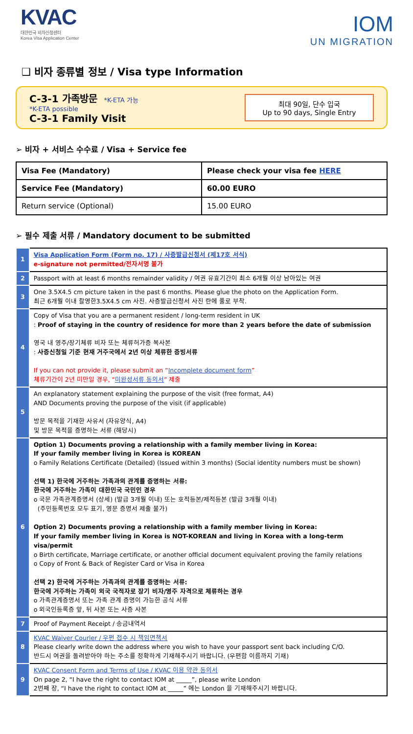KVAC
대한민국 비자신청센터
Korea Visa Application Center
IOM
UN MIGRATION
❑ 비자 종류별 정보 / Visa type Information
C-3-1 가족방문 *K-ETA 가능
*K-ETA possible
C-3-1 Family Visit
최대 90일, 단수 입국
Up to 90 days, Single Entry
➢ 비자 + 서비스 수수료 / Visa + Service fee
| Visa Fee (Mandatory) | Please check your visa fee HERE |
| Service Fee (Mandatory) | 60.00 EURO |
| Return service (Optional) | 15.00 EURO |
➢ 필수 제출 서류 / Mandatory document to be submitted
| 1 | Visa Application Form (Form no. 17) / 사증발급신청서 (제17호 서식) e-signature not permitted/전자서명 불가 |
| 2 | Passport with at least 6 months remainder validity / 여권 유효기간이 최소 6개월 이상 남아있는 여권 |
| 3 | One 3.5X4.5 cm picture taken in the past 6 months. Please glue the photo on the Application Form. 최근 6개월 이내 촬영한3.5X4.5 cm 사진. 사증발급신청서 사진 란에 풀로 부착. |
| 4 | Copy of Visa that you are a permanent resident / long-term resident in UK : Proof of staying in the country of residence for more than 2 years before the date of submission 영국 내 영주/장기체류 비자 또는 체류허가증 복사본 : 사증신청일 기준 현재 거주국에서 2년 이상 체류한 증빙서류 If you can not provide it, please submit an “ Incomplete document form ” 체류기간이 2년 미만일 경우, “ 미완성서류 동의서 ” 제출 |
| 5 | An explanatory statement explaining the purpose of the visit (free format, A4) AND Documents proving the purpose of the visit (if applicable) 방문 목적을 기재한 사유서 (자유양식, A4) 및 방문 목적을 증명하는 서류 (해당시) |
| 6 | Option 1) Documents proving a relationship with a family member living in Korea: If your family member living in Korea is KOREAN o Family Relations Certificate (Detailed) (Issued within 3 months) (Social identity numbers must be shown) 선택 1) 한국에 거주하는 가족과의 관계를 증명하는 서류: 한국에 거주하는 가족이 대한민국 국민인 경우 o 국문 가족관계증명서 (상세) (발급 3개월 이내) 또는 호적등본/제적등본 (발급 3개월 이내) (주민등록번호 모두 표기, 영문 증명서 제출 불가) Option 2) Documents proving a relationship with a family member living in Korea: If your family member living in Korea is NOT-KOREAN and living in Korea with a long-term visa/permit o Birth certificate, Marriage certificate, or another official document equivalent proving the family relations o Copy of Front & Back of Register Card or Visa in Korea 선택 2) 한국에 거주하는 가족과의 관계를 증명하는 서류: 한국에 거주하는 가족이 외국 국적자로 장기 비자/영주 자격으로 체류하는 경우 o 가족관계증명서 또는 가족 관계 증명이 가능한 공식 서류 o 외국인등록증 앞, 뒤 사본 또는 사증 사본 |
| 7 | Proof of Payment Receipt / 송금내역서 |
| 8 | KVAC Waiver Courier / 우편 접수 시 책임면책서 Please clearly write down the address where you wish to have your passport sent back including C/O. 반드시 여권을 돌려받아야 하는 주소를 정확하게 기재해주시기 바랍니다. (우편함 이름까지 기재) |
| 9 | KVAC Consent Form and Terms of Use / KVAC 이용 약관 동의서 On page 2, “I have the right to contact IOM at _____”, please write London 2번째 장, “I have the right to contact IOM at _____” 에는 London 을 기재해주시기 바랍니다. |